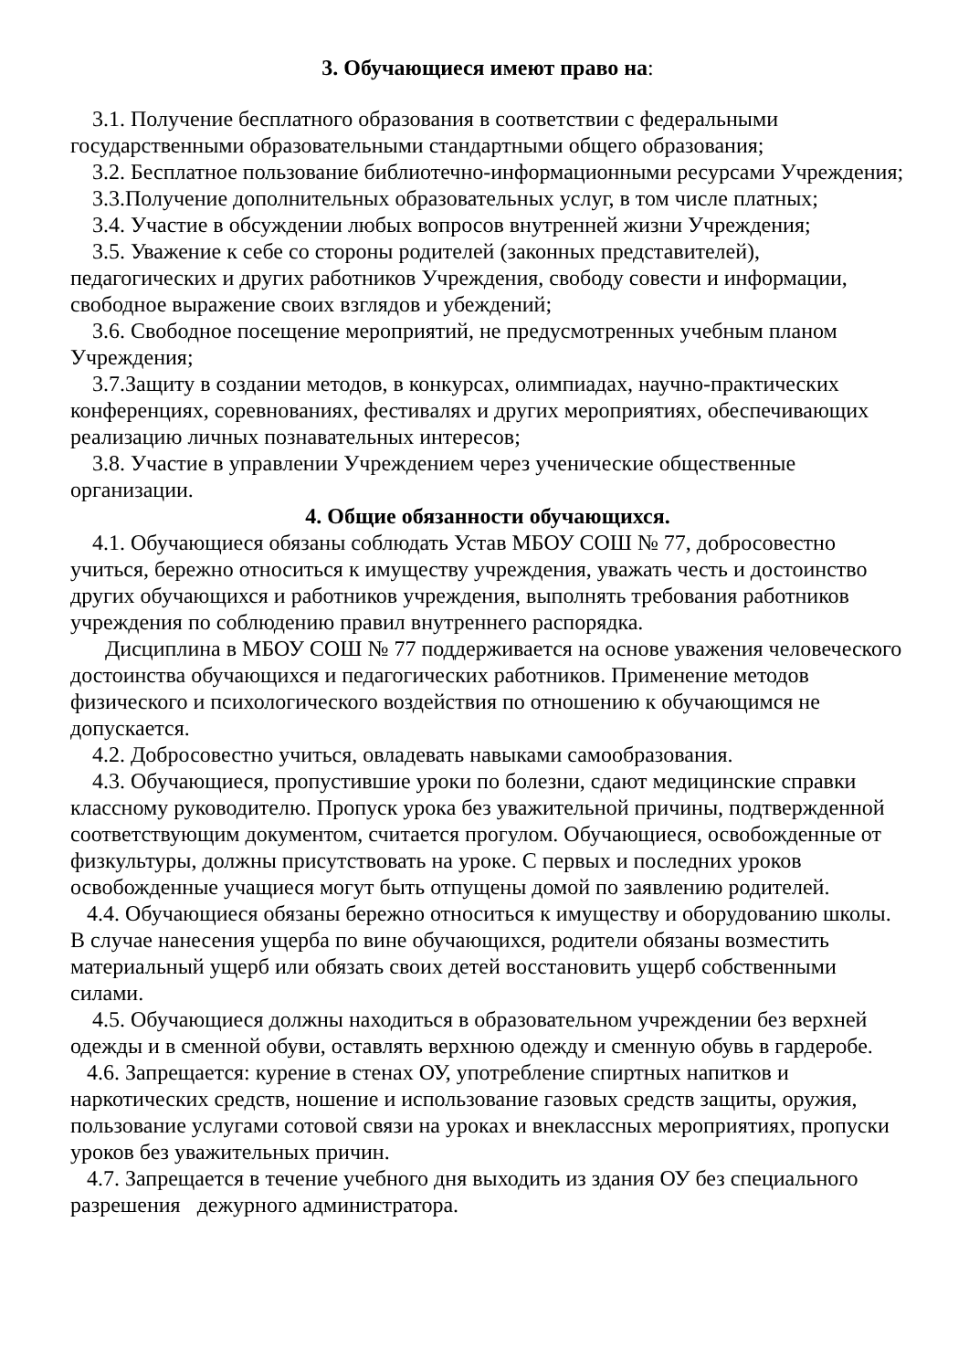3. Обучающиеся имеют право на:
3.1. Получение бесплатного образования в соответствии с федеральными государственными образовательными стандартными общего образования;
3.2. Бесплатное пользование библиотечно-информационными ресурсами Учреждения;
3.3.Получение дополнительных образовательных услуг, в том числе платных;
3.4. Участие в обсуждении любых вопросов внутренней жизни Учреждения;
3.5. Уважение к себе со стороны родителей (законных представителей), педагогических и других работников Учреждения, свободу совести и информации, свободное выражение своих взглядов и убеждений;
3.6. Свободное посещение мероприятий, не предусмотренных учебным планом Учреждения;
3.7.Защиту в создании методов, в конкурсах, олимпиадах, научно-практических конференциях, соревнованиях, фестивалях и других мероприятиях, обеспечивающих реализацию личных познавательных интересов;
3.8. Участие в управлении Учреждением через ученические общественные организации.
4. Общие обязанности обучающихся.
4.1. Обучающиеся обязаны соблюдать Устав МБОУ СОШ № 77, добросовестно учиться, бережно относиться к имуществу учреждения, уважать честь и достоинство других обучающихся и работников учреждения, выполнять требования работников учреждения по соблюдению правил внутреннего распорядка.
Дисциплина в МБОУ СОШ № 77 поддерживается на основе уважения человеческого достоинства обучающихся и педагогических работников. Применение методов физического и психологического воздействия по отношению к обучающимся не допускается.
4.2. Добросовестно учиться, овладевать навыками самообразования.
4.3. Обучающиеся, пропустившие уроки по болезни, сдают медицинские справки классному руководителю. Пропуск урока без уважительной причины, подтвержденной соответствующим документом, считается прогулом. Обучающиеся, освобожденные от физкультуры, должны присутствовать на уроке. С первых и последних уроков освобожденные учащиеся могут быть отпущены домой по заявлению родителей.
4.4. Обучающиеся обязаны бережно относиться к имуществу и оборудованию школы. В случае нанесения ущерба по вине обучающихся, родители обязаны возместить материальный ущерб или обязать своих детей восстановить ущерб собственными силами.
4.5. Обучающиеся должны находиться в образовательном учреждении без верхней одежды и в сменной обуви, оставлять верхнюю одежду и сменную обувь в гардеробе.
4.6. Запрещается: курение в стенах ОУ, употребление спиртных напитков и наркотических средств, ношение и использование газовых средств защиты, оружия, пользование услугами сотовой связи на уроках и внеклассных мероприятиях, пропуски уроков без уважительных причин.
4.7. Запрещается в течение учебного дня выходить из здания ОУ без специального разрешения дежурного администратора.